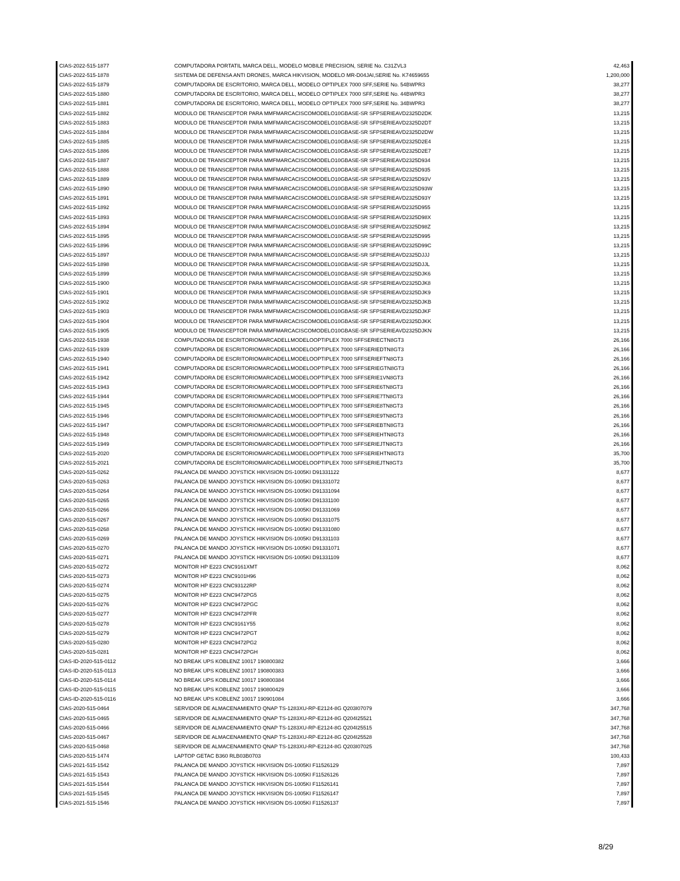| CIAS-2022-515-1877 | COMPUTADORA PORTATIL MARCA DELL, MODELO MOBILE PRECISION, SERIE No. C31ZVL3 | 42,463 |
| CIAS-2022-515-1878 | SISTEMA DE DEFENSA ANTI DRONES, MARCA HIKVISION, MODELO MR-D04JAI,SERIE No. K74659655 | 1,200,000 |
| CIAS-2022-515-1879 | COMPUTADORA DE ESCRITORIO, MARCA DELL, MODELO OPTIPLEX 7000 SFF,SERIE No. 54BWPR3 | 38,277 |
| CIAS-2022-515-1880 | COMPUTADORA DE ESCRITORIO, MARCA DELL, MODELO OPTIPLEX 7000 SFF,SERIE No. 44BWPR3 | 38,277 |
| CIAS-2022-515-1881 | COMPUTADORA DE ESCRITORIO, MARCA DELL, MODELO OPTIPLEX 7000 SFF,SERIE No. 34BWPR3 | 38,277 |
| CIAS-2022-515-1882 | MODULO DE TRANSCEPTOR PARA MMFMARCACISCOMODELO10GBASE-SR SFPSERIEAVD2325D2DK | 13,215 |
| CIAS-2022-515-1883 | MODULO DE TRANSCEPTOR PARA MMFMARCACISCOMODELO10GBASE-SR SFPSERIEAVD2325D2DT | 13,215 |
| CIAS-2022-515-1884 | MODULO DE TRANSCEPTOR PARA MMFMARCACISCOMODELO10GBASE-SR SFPSERIEAVD2325D2DW | 13,215 |
| CIAS-2022-515-1885 | MODULO DE TRANSCEPTOR PARA MMFMARCACISCOMODELO10GBASE-SR SFPSERIEAVD2325D2E4 | 13,215 |
| CIAS-2022-515-1886 | MODULO DE TRANSCEPTOR PARA MMFMARCACISCOMODELO10GBASE-SR SFPSERIEAVD2325D2E7 | 13,215 |
| CIAS-2022-515-1887 | MODULO DE TRANSCEPTOR PARA MMFMARCACISCOMODELO10GBASE-SR SFPSERIEAVD2325D934 | 13,215 |
| CIAS-2022-515-1888 | MODULO DE TRANSCEPTOR PARA MMFMARCACISCOMODELO10GBASE-SR SFPSERIEAVD2325D935 | 13,215 |
| CIAS-2022-515-1889 | MODULO DE TRANSCEPTOR PARA MMFMARCACISCOMODELO10GBASE-SR SFPSERIEAVD2325D93V | 13,215 |
| CIAS-2022-515-1890 | MODULO DE TRANSCEPTOR PARA MMFMARCACISCOMODELO10GBASE-SR SFPSERIEAVD2325D93W | 13,215 |
| CIAS-2022-515-1891 | MODULO DE TRANSCEPTOR PARA MMFMARCACISCOMODELO10GBASE-SR SFPSERIEAVD2325D93Y | 13,215 |
| CIAS-2022-515-1892 | MODULO DE TRANSCEPTOR PARA MMFMARCACISCOMODELO10GBASE-SR SFPSERIEAVD2325D955 | 13,215 |
| CIAS-2022-515-1893 | MODULO DE TRANSCEPTOR PARA MMFMARCACISCOMODELO10GBASE-SR SFPSERIEAVD2325D98X | 13,215 |
| CIAS-2022-515-1894 | MODULO DE TRANSCEPTOR PARA MMFMARCACISCOMODELO10GBASE-SR SFPSERIEAVD2325D98Z | 13,215 |
| CIAS-2022-515-1895 | MODULO DE TRANSCEPTOR PARA MMFMARCACISCOMODELO10GBASE-SR SFPSERIEAVD2325D995 | 13,215 |
| CIAS-2022-515-1896 | MODULO DE TRANSCEPTOR PARA MMFMARCACISCOMODELO10GBASE-SR SFPSERIEAVD2325D99C | 13,215 |
| CIAS-2022-515-1897 | MODULO DE TRANSCEPTOR PARA MMFMARCACISCOMODELO10GBASE-SR SFPSERIEAVD2325DJJJ | 13,215 |
| CIAS-2022-515-1898 | MODULO DE TRANSCEPTOR PARA MMFMARCACISCOMODELO10GBASE-SR SFPSERIEAVD2325DJJL | 13,215 |
| CIAS-2022-515-1899 | MODULO DE TRANSCEPTOR PARA MMFMARCACISCOMODELO10GBASE-SR SFPSERIEAVD2325DJK6 | 13,215 |
| CIAS-2022-515-1900 | MODULO DE TRANSCEPTOR PARA MMFMARCACISCOMODELO10GBASE-SR SFPSERIEAVD2325DJK8 | 13,215 |
| CIAS-2022-515-1901 | MODULO DE TRANSCEPTOR PARA MMFMARCACISCOMODELO10GBASE-SR SFPSERIEAVD2325DJK9 | 13,215 |
| CIAS-2022-515-1902 | MODULO DE TRANSCEPTOR PARA MMFMARCACISCOMODELO10GBASE-SR SFPSERIEAVD2325DJKB | 13,215 |
| CIAS-2022-515-1903 | MODULO DE TRANSCEPTOR PARA MMFMARCACISCOMODELO10GBASE-SR SFPSERIEAVD2325DJKF | 13,215 |
| CIAS-2022-515-1904 | MODULO DE TRANSCEPTOR PARA MMFMARCACISCOMODELO10GBASE-SR SFPSERIEAVD2325DJKK | 13,215 |
| CIAS-2022-515-1905 | MODULO DE TRANSCEPTOR PARA MMFMARCACISCOMODELO10GBASE-SR SFPSERIEAVD2325DJKN | 13,215 |
| CIAS-2022-515-1938 | COMPUTADORA DE ESCRITORIOMARCADELLMODELOOPTIPLEX 7000 SFFSERIECTN8GT3 | 26,166 |
| CIAS-2022-515-1939 | COMPUTADORA DE ESCRITORIOMARCADELLMODELOOPTIPLEX 7000 SFFSERIEDTN8GT3 | 26,166 |
| CIAS-2022-515-1940 | COMPUTADORA DE ESCRITORIOMARCADELLMODELOOPTIPLEX 7000 SFFSERIEFTN8GT3 | 26,166 |
| CIAS-2022-515-1941 | COMPUTADORA DE ESCRITORIOMARCADELLMODELOOPTIPLEX 7000 SFFSERIEGTN8GT3 | 26,166 |
| CIAS-2022-515-1942 | COMPUTADORA DE ESCRITORIOMARCADELLMODELOOPTIPLEX 7000 SFFSERIE1VN8GT3 | 26,166 |
| CIAS-2022-515-1943 | COMPUTADORA DE ESCRITORIOMARCADELLMODELOOPTIPLEX 7000 SFFSERIE6TN8GT3 | 26,166 |
| CIAS-2022-515-1944 | COMPUTADORA DE ESCRITORIOMARCADELLMODELOOPTIPLEX 7000 SFFSERIE7TN8GT3 | 26,166 |
| CIAS-2022-515-1945 | COMPUTADORA DE ESCRITORIOMARCADELLMODELOOPTIPLEX 7000 SFFSERIE8TN8GT3 | 26,166 |
| CIAS-2022-515-1946 | COMPUTADORA DE ESCRITORIOMARCADELLMODELOOPTIPLEX 7000 SFFSERIE9TN8GT3 | 26,166 |
| CIAS-2022-515-1947 | COMPUTADORA DE ESCRITORIOMARCADELLMODELOOPTIPLEX 7000 SFFSERIEBTN8GT3 | 26,166 |
| CIAS-2022-515-1948 | COMPUTADORA DE ESCRITORIOMARCADELLMODELOOPTIPLEX 7000 SFFSERIEHTN8GT3 | 26,166 |
| CIAS-2022-515-1949 | COMPUTADORA DE ESCRITORIOMARCADELLMODELOOPTIPLEX 7000 SFFSERIEJTN8GT3 | 26,166 |
| CIAS-2022-515-2020 | COMPUTADORA DE ESCRITORIOMARCADELLMODELOOPTIPLEX 7000 SFFSERIEHTN8GT3 | 35,700 |
| CIAS-2022-515-2021 | COMPUTADORA DE ESCRITORIOMARCADELLMODELOOPTIPLEX 7000 SFFSERIEJTN8GT3 | 35,700 |
| CIAS-2020-515-0262 | PALANCA DE MANDO JOYSTICK HIKVISION DS-1005KI D91331122 | 8,677 |
| CIAS-2020-515-0263 | PALANCA DE MANDO JOYSTICK HIKVISION DS-1005KI D91331072 | 8,677 |
| CIAS-2020-515-0264 | PALANCA DE MANDO JOYSTICK HIKVISION DS-1005KI D91331094 | 8,677 |
| CIAS-2020-515-0265 | PALANCA DE MANDO JOYSTICK HIKVISION DS-1005KI D91331100 | 8,677 |
| CIAS-2020-515-0266 | PALANCA DE MANDO JOYSTICK HIKVISION DS-1005KI D91331069 | 8,677 |
| CIAS-2020-515-0267 | PALANCA DE MANDO JOYSTICK HIKVISION DS-1005KI D91331075 | 8,677 |
| CIAS-2020-515-0268 | PALANCA DE MANDO JOYSTICK HIKVISION DS-1005KI D91331080 | 8,677 |
| CIAS-2020-515-0269 | PALANCA DE MANDO JOYSTICK HIKVISION DS-1005KI D91331103 | 8,677 |
| CIAS-2020-515-0270 | PALANCA DE MANDO JOYSTICK HIKVISION DS-1005KI D91331071 | 8,677 |
| CIAS-2020-515-0271 | PALANCA DE MANDO JOYSTICK HIKVISION DS-1005KI D91331109 | 8,677 |
| CIAS-2020-515-0272 | MONITOR HP E223 CNC9161XMT | 8,062 |
| CIAS-2020-515-0273 | MONITOR HP E223 CNC9101H96 | 8,062 |
| CIAS-2020-515-0274 | MONITOR HP E223 CNC93122RP | 8,062 |
| CIAS-2020-515-0275 | MONITOR HP E223 CNC9472PG5 | 8,062 |
| CIAS-2020-515-0276 | MONITOR HP E223 CNC9472PGC | 8,062 |
| CIAS-2020-515-0277 | MONITOR HP E223 CNC9472PFR | 8,062 |
| CIAS-2020-515-0278 | MONITOR HP E223 CNC9161Y55 | 8,062 |
| CIAS-2020-515-0279 | MONITOR HP E223 CNC9472PGT | 8,062 |
| CIAS-2020-515-0280 | MONITOR HP E223 CNC9472PG2 | 8,062 |
| CIAS-2020-515-0281 | MONITOR HP E223 CNC9472PGH | 8,062 |
| CIAS-ID-2020-515-0112 | NO BREAK UPS KOBLENZ 10017 190800382 | 3,666 |
| CIAS-ID-2020-515-0113 | NO BREAK UPS KOBLENZ 10017 190800383 | 3,666 |
| CIAS-ID-2020-515-0114 | NO BREAK UPS KOBLENZ 10017 190800384 | 3,666 |
| CIAS-ID-2020-515-0115 | NO BREAK UPS KOBLENZ 10017 190800429 | 3,666 |
| CIAS-ID-2020-515-0116 | NO BREAK UPS KOBLENZ 10017 190901084 | 3,666 |
| CIAS-2020-515-0464 | SERVIDOR DE ALMACENAMIENTO QNAP TS-1283XU-RP-E2124-8G Q203I07079 | 347,768 |
| CIAS-2020-515-0465 | SERVIDOR DE ALMACENAMIENTO QNAP TS-1283XU-RP-E2124-8G Q204I25521 | 347,768 |
| CIAS-2020-515-0466 | SERVIDOR DE ALMACENAMIENTO QNAP TS-1283XU-RP-E2124-8G Q204I25515 | 347,768 |
| CIAS-2020-515-0467 | SERVIDOR DE ALMACENAMIENTO QNAP TS-1283XU-RP-E2124-8G Q204I25528 | 347,768 |
| CIAS-2020-515-0468 | SERVIDOR DE ALMACENAMIENTO QNAP TS-1283XU-RP-E2124-8G Q203I07025 | 347,768 |
| CIAS-2020-515-1474 | LAPTOP GETAC B360 RLB03B0703 | 100,433 |
| CIAS-2021-515-1542 | PALANCA DE MANDO JOYSTICK HIKVISION DS-1005KI F11526129 | 7,897 |
| CIAS-2021-515-1543 | PALANCA DE MANDO JOYSTICK HIKVISION DS-1005KI F11526126 | 7,897 |
| CIAS-2021-515-1544 | PALANCA DE MANDO JOYSTICK HIKVISION DS-1005KI F11526141 | 7,897 |
| CIAS-2021-515-1545 | PALANCA DE MANDO JOYSTICK HIKVISION DS-1005KI F11526147 | 7,897 |
| CIAS-2021-515-1546 | PALANCA DE MANDO JOYSTICK HIKVISION DS-1005KI F11526137 | 7,897 |
8/29